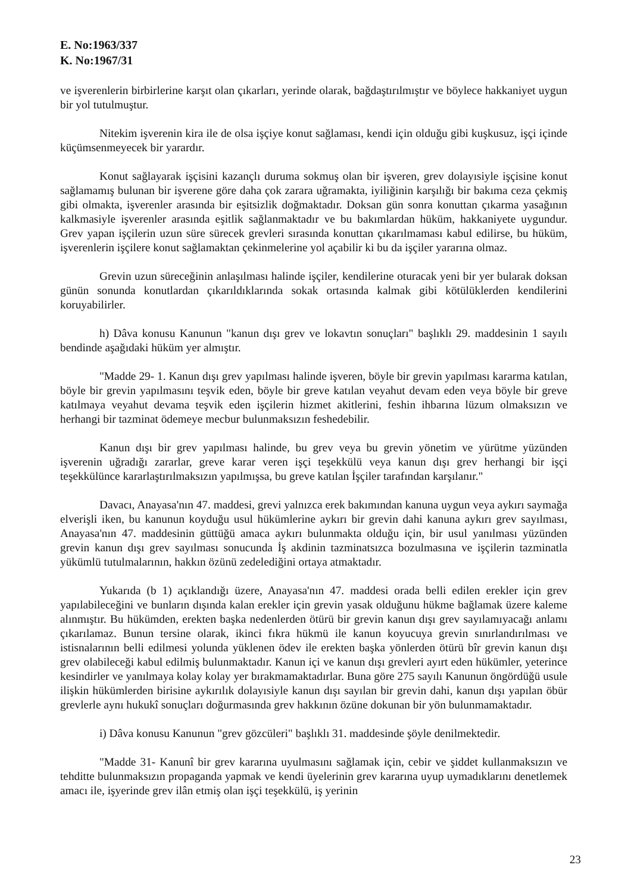E. No:1963/337
K. No:1967/31
ve işverenlerin birbirlerine karşıt olan çıkarları, yerinde olarak, bağdaştırılmıştır ve böylece hakkaniyet uygun bir yol tutulmuştur.
Nitekim işverenin kira ile de olsa işçiye konut sağlaması, kendi için olduğu gibi kuşkusuz, işçi içinde küçümsenmeyecek bir yarardır.
Konut sağlayarak işçisini kazançlı duruma sokmuş olan bir işveren, grev dolayısiyle işçisine konut sağlamamış bulunan bir işverene göre daha çok zarara uğramakta, iyiliğinin karşılığı bir bakıma ceza çekmiş gibi olmakta, işverenler arasında bir eşitsizlik doğmaktadır. Doksan gün sonra konuttan çıkarma yasağının kalkmasiyle işverenler arasında eşitlik sağlanmaktadır ve bu bakımlardan hüküm, hakkaniyete uygundur. Grev yapan işçilerin uzun süre sürecek grevleri sırasında konuttan çıkarılmaması kabul edilirse, bu hüküm, işverenlerin işçilere konut sağlamaktan çekinmelerine yol açabilir ki bu da işçiler yararına olmaz.
Grevin uzun süreceğinin anlaşılması halinde işçiler, kendilerine oturacak yeni bir yer bularak doksan günün sonunda konutlardan çıkarıldıklarında sokak ortasında kalmak gibi kötülüklerden kendilerini koruyabilirler.
h) Dâva konusu Kanunun "kanun dışı grev ve lokavtın sonuçları" başlıklı 29. maddesinin 1 sayılı bendinde aşağıdaki hüküm yer almıştır.
"Madde 29- 1. Kanun dışı grev yapılması halinde işveren, böyle bir grevin yapılması kararma katılan, böyle bir grevin yapılmasını teşvik eden, böyle bir greve katılan veyahut devam eden veya böyle bir greve katılmaya veyahut devama teşvik eden işçilerin hizmet akitlerini, feshin ihbarına lüzum olmaksızın ve herhangi bir tazminat ödemeye mecbur bulunmaksızın feshedebilir.
Kanun dışı bir grev yapılması halinde, bu grev veya bu grevin yönetim ve yürütme yüzünden işverenin uğradığı zararlar, greve karar veren işçi teşekkülü veya kanun dışı grev herhangi bir işçi teşekkülünce kararlaştırılmaksızın yapılmışsa, bu greve katılan İşçiler tarafından karşılanır."
Davacı, Anayasa'nın 47. maddesi, grevi yalnızca erek bakımından kanuna uygun veya aykırı saymağa elverişli iken, bu kanunun koyduğu usul hükümlerine aykırı bir grevin dahi kanuna aykırı grev sayılması, Anayasa'nın 47. maddesinin güttüğü amaca aykırı bulunmakta olduğu için, bir usul yanılması yüzünden grevin kanun dışı grev sayılması sonucunda İş akdinin tazminatsızca bozulmasına ve işçilerin tazminatla yükümlü tutulmalarının, hakkın özünü zedelediğini ortaya atmaktadır.
Yukarıda (b 1) açıklandığı üzere, Anayasa'nın 47. maddesi orada belli edilen erekler için grev yapılabileceğini ve bunların dışında kalan erekler için grevin yasak olduğunu hükme bağlamak üzere kaleme alınmıştır. Bu hükümden, erekten başka nedenlerden ötürü bir grevin kanun dışı grev sayılamıyacağı anlamı çıkarılamaz. Bunun tersine olarak, ikinci fıkra hükmü ile kanun koyucuya grevin sınırlandırılması ve istisnalarının belli edilmesi yolunda yüklenen ödev ile erekten başka yönlerden ötürü bîr grevin kanun dışı grev olabileceği kabul edilmiş bulunmaktadır. Kanun içi ve kanun dışı grevleri ayırt eden hükümler, yeterince kesindirler ve yanılmaya kolay kolay yer bırakmamaktadırlar. Buna göre 275 sayılı Kanunun öngördüğü usule ilişkin hükümlerden birisine aykırılık dolayısiyle kanun dışı sayılan bir grevin dahi, kanun dışı yapılan öbür grevlerle aynı hukukî sonuçları doğurmasında grev hakkının özüne dokunan bir yön bulunmamaktadır.
i) Dâva konusu Kanunun "grev gözcüleri" başlıklı 31. maddesinde şöyle denilmektedir.
"Madde 31- Kanunî bir grev kararına uyulmasını sağlamak için, cebir ve şiddet kullanmaksızın ve tehditte bulunmaksızın propaganda yapmak ve kendi üyelerinin grev kararına uyup uymadıklarını denetlemek amacı ile, işyerinde grev ilân etmiş olan işçi teşekkülü, iş yerinin
23